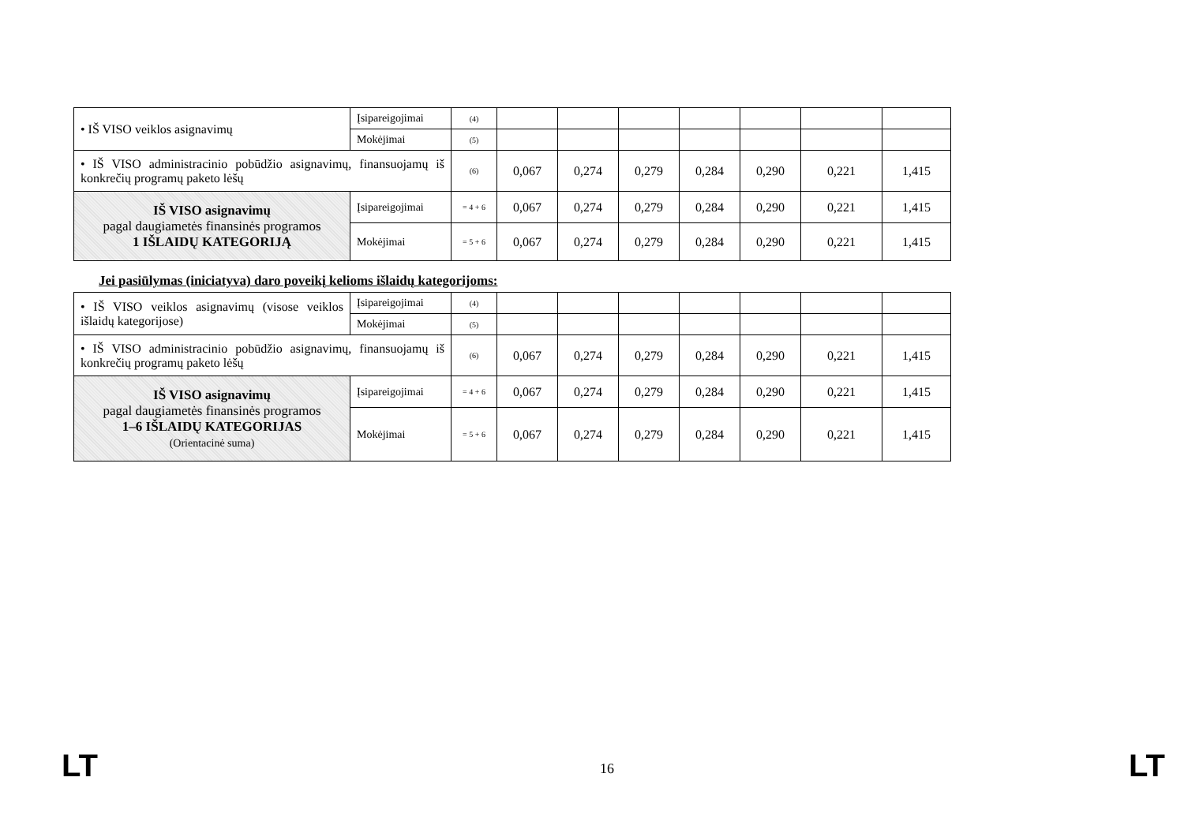| • IŠ VISO veiklos asignavimų | Įsipareigojimai | (4) | | | | | | | |
| | Mokėjimai | (5) | | | | | | | |
| • IŠ VISO administracinio pobūdžio asignavimų, finansuojamų iš konkrečių programų paketo lėšų | | (6) | 0,067 | 0,274 | 0,279 | 0,284 | 0,290 | 0,221 | 1,415 |
| IŠ VISO asignavimų pagal daugiametės finansinės programos 1 IŠLAIDŲ KATEGORIJĄ | Įsipareigojimai | = 4 + 6 | 0,067 | 0,274 | 0,279 | 0,284 | 0,290 | 0,221 | 1,415 |
| | Mokėjimai | = 5 + 6 | 0,067 | 0,274 | 0,279 | 0,284 | 0,290 | 0,221 | 1,415 |
Jei pasiūlymas (iniciatyva) daro poveikį kelioms išlaidų kategorijoms:
| • IŠ VISO veiklos asignavimų (visose veiklos išlaidų kategorijose) | Įsipareigojimai | (4) | | | | | | | |
| | Mokėjimai | (5) | | | | | | | |
| • IŠ VISO administracinio pobūdžio asignavimų, finansuojamų iš konkrečių programų paketo lėšų | | (6) | 0,067 | 0,274 | 0,279 | 0,284 | 0,290 | 0,221 | 1,415 |
| IŠ VISO asignavimų pagal daugiametės finansinės programos 1–6 IŠLAIDŲ KATEGORIJAS (Orientacinė suma) | Įsipareigojimai | = 4 + 6 | 0,067 | 0,274 | 0,279 | 0,284 | 0,290 | 0,221 | 1,415 |
| | Mokėjimai | = 5 + 6 | 0,067 | 0,274 | 0,279 | 0,284 | 0,290 | 0,221 | 1,415 |
LT 16 LT